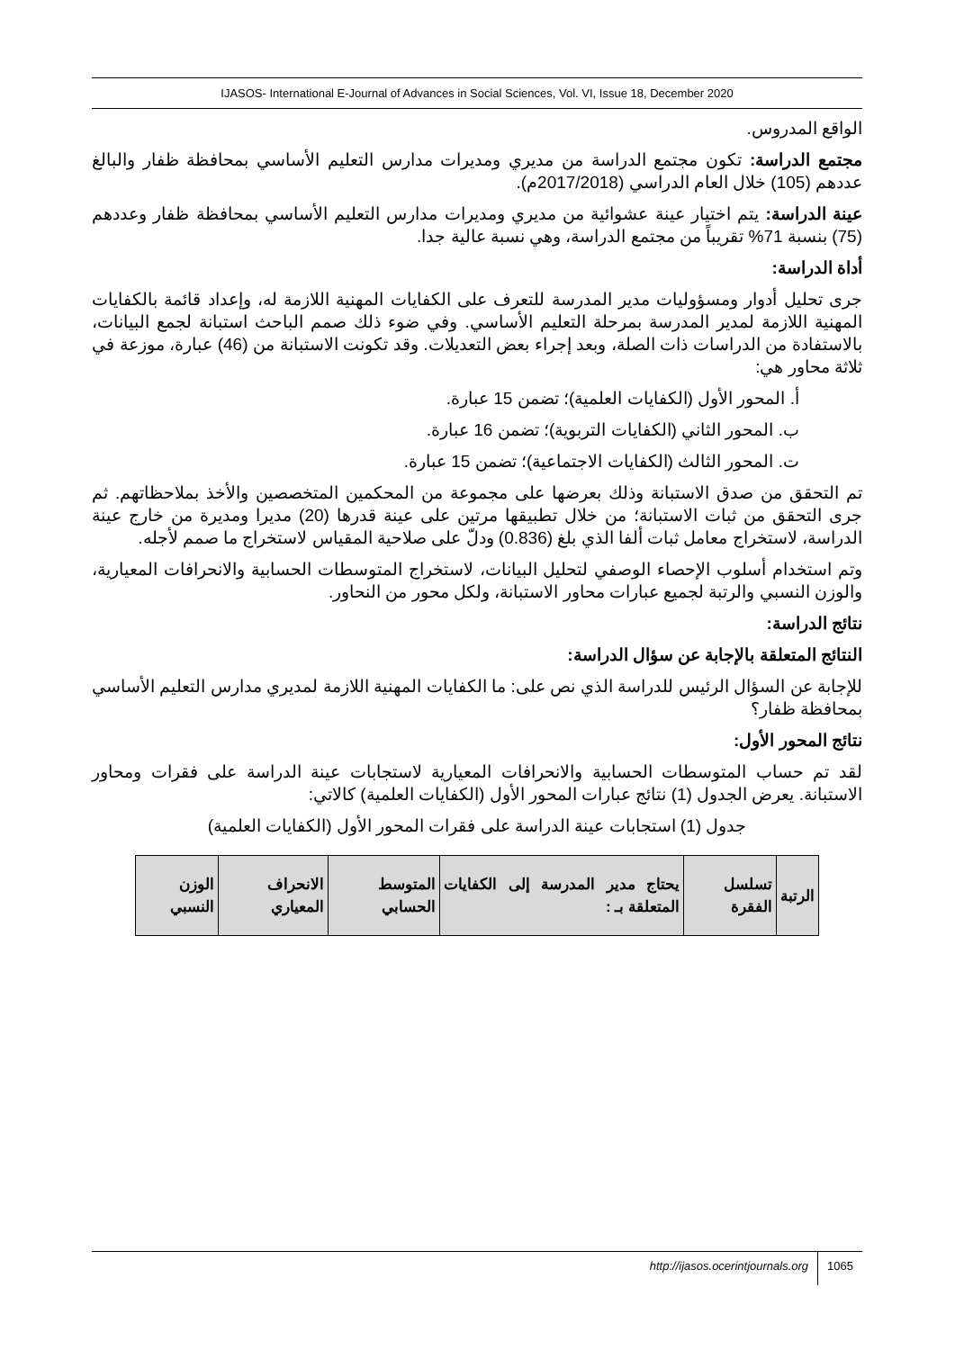IJASOS- International E-Journal of Advances in Social Sciences, Vol. VI, Issue 18, December 2020
الواقع المدروس.
مجتمع الدراسة: تكون مجتمع الدراسة من مديري ومديرات مدارس التعليم الأساسي بمحافظة ظفار والبالغ عددهم (105) خلال العام الدراسي (2017/2018م).
عينة الدراسة: يتم اختيار عينة عشوائية من مديري ومديرات مدارس التعليم الأساسي بمحافظة ظفار وعددهم (75) بنسبة 71% تقريباً من مجتمع الدراسة، وهي نسبة عالية جدا.
أداة الدراسة:
جرى تحليل أدوار ومسؤوليات مدير المدرسة للتعرف على الكفايات المهنية اللازمة له، وإعداد قائمة بالكفايات المهنية اللازمة لمدير المدرسة بمرحلة التعليم الأساسي. وفي ضوء ذلك صمم الباحث استبانة لجمع البيانات، بالاستفادة من الدراسات ذات الصلة، وبعد إجراء بعض التعديلات. وقد تكونت الاستبانة من (46) عبارة، موزعة في ثلاثة محاور هي:
أ. المحور الأول (الكفايات العلمية)؛ تضمن 15 عبارة.
ب. المحور الثاني (الكفايات التربوية)؛ تضمن 16 عبارة.
ت. المحور الثالث (الكفايات الاجتماعية)؛ تضمن 15 عبارة.
تم التحقق من صدق الاستبانة وذلك بعرضها على مجموعة من المحكمين المتخصصين والأخذ بملاحظاتهم. ثم جرى التحقق من ثبات الاستبانة؛ من خلال تطبيقها مرتين على عينة قدرها (20) مديرا ومديرة من خارج عينة الدراسة، لاستخراج معامل ثبات ألفا الذي بلغ (0.836) ودلّ على صلاحية المقياس لاستخراج ما صمم لأجله.
وتم استخدام أسلوب الإحصاء الوصفي لتحليل البيانات، لاستخراج المتوسطات الحسابية والانحرافات المعيارية، والوزن النسبي والرتبة لجميع عبارات محاور الاستبانة، ولكل محور من النحاور.
نتائج الدراسة:
النتائج المتعلقة بالإجابة عن سؤال الدراسة:
للإجابة عن السؤال الرئيس للدراسة الذي نص على: ما الكفايات المهنية اللازمة لمديري مدارس التعليم الأساسي بمحافظة ظفار؟
نتائج المحور الأول:
لقد تم حساب المتوسطات الحسابية والانحرافات المعيارية لاستجابات عينة الدراسة على فقرات ومحاور الاستبانة. يعرض الجدول (1) نتائج عبارات المحور الأول (الكفايات العلمية) كالاتي:
جدول (1) استجابات عينة الدراسة على فقرات المحور الأول (الكفايات العلمية)
| الرتبة | تسلسل الفقرة | يحتاج مدير المدرسة إلى الكفايات المتعلقة بـ : | المتوسط الحسابي | الانحراف المعياري | الوزن النسبي |
| --- | --- | --- | --- | --- | --- |
http://ijasos.ocerintjournals.org 1065